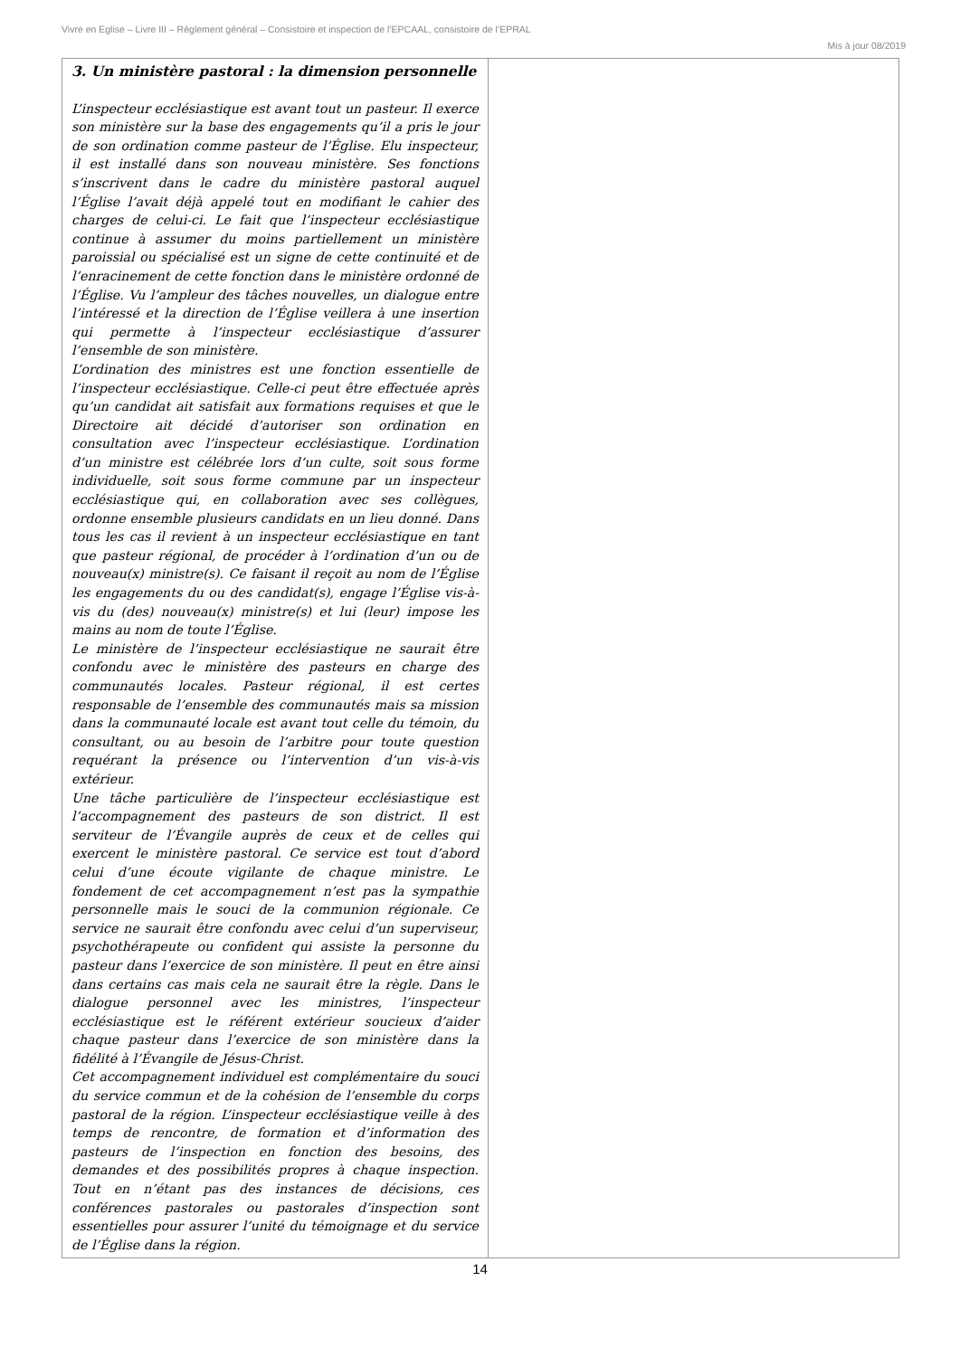Vivre en Eglise – Livre III – Règlement général – Consistoire et inspection de l’EPCAAL, consistoire de l’EPRAL
Mis à jour 08/2019
| 3. Un ministère pastoral : la dimension personnelle L’inspecteur ecclésiastique est avant tout un pasteur. Il exerce son ministère sur la base des engagements qu’il a pris le jour de son ordination comme pasteur de l’Église. Elu inspecteur, il est installé dans son nouveau ministère. Ses fonctions s’inscrivent dans le cadre du ministère pastoral auquel l’Église l’avait déjà appelé tout en modifiant le cahier des charges de celui-ci. Le fait que l’inspecteur ecclésiastique continue à assumer du moins partiellement un ministère paroissial ou spécialisé est un signe de cette continuité et de l’enracinement de cette fonction dans le ministère ordonné de l’Église. Vu l’ampleur des tâches nouvelles, un dialogue entre l’intéressé et la direction de l’Église veillera à une insertion qui permette à l’inspecteur ecclésiastique d’assurer l’ensemble de son ministère. L’ordination des ministres est une fonction essentielle de l’inspecteur ecclésiastique. Celle-ci peut être effectuée après qu’un candidat ait satisfait aux formations requises et que le Directoire ait décidé d’autoriser son ordination en consultation avec l’inspecteur ecclésiastique. L’ordination d’un ministre est célébrée lors d’un culte, soit sous forme individuelle, soit sous forme commune par un inspecteur ecclésiastique qui, en collaboration avec ses collègues, ordonne ensemble plusieurs candidats en un lieu donné. Dans tous les cas il revient à un inspecteur ecclésiastique en tant que pasteur régional, de procéder à l’ordination d’un ou de nouveau(x) ministre(s). Ce faisant il reçoit au nom de l’Église les engagements du ou des candidat(s), engage l’Église vis-à-vis du (des) nouveau(x) ministre(s) et lui (leur) impose les mains au nom de toute l’Église. Le ministère de l’inspecteur ecclésiastique ne saurait être confondu avec le ministère des pasteurs en charge des communautés locales. Pasteur régional, il est certes responsable de l’ensemble des communautés mais sa mission dans la communauté locale est avant tout celle du témoin, du consultant, ou au besoin de l’arbitre pour toute question requérant la présence ou l’intervention d’un vis-à-vis extérieur. Une tâche particulière de l’inspecteur ecclésiastique est l’accompagnement des pasteurs de son district. Il est serviteur de l’Évangile auprès de ceux et de celles qui exercent le ministère pastoral. Ce service est tout d’abord celui d’une écoute vigilante de chaque ministre. Le fondement de cet accompagnement n’est pas la sympathie personnelle mais le souci de la communion régionale. Ce service ne saurait être confondu avec celui d’un superviseur, psychothérapeute ou confident qui assiste la personne du pasteur dans l’exercice de son ministère. Il peut en être ainsi dans certains cas mais cela ne saurait être la règle. Dans le dialogue personnel avec les ministres, l’inspecteur ecclésiastique est le référent extérieur soucieux d’aider chaque pasteur dans l’exercice de son ministère dans la fidélité à l’Évangile de Jésus-Christ. Cet accompagnement individuel est complémentaire du souci du service commun et de la cohésion de l’ensemble du corps pastoral de la région. L’inspecteur ecclésiastique veille à des temps de rencontre, de formation et d’information des pasteurs de l’inspection en fonction des besoins, des demandes et des possibilités propres à chaque inspection. Tout en n’étant pas des instances de décisions, ces conférences pastorales ou pastorales d’inspection sont essentielles pour assurer l’unité du témoignage et du service de l’Église dans la région. | |
14